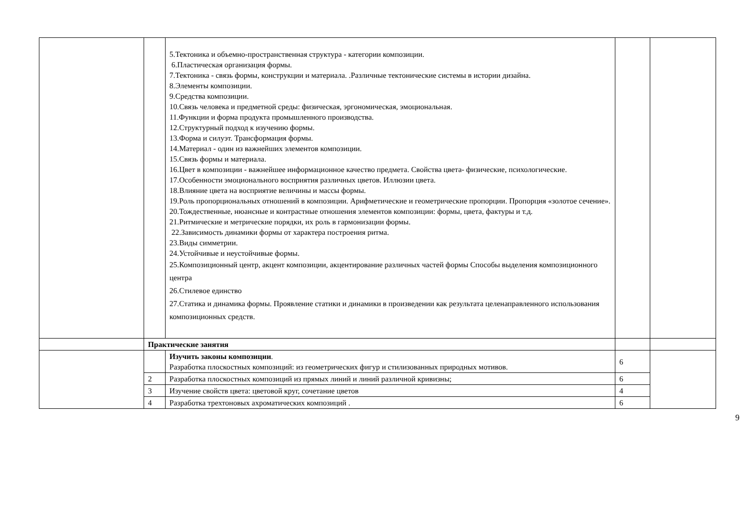| | | 5.Тектоника и объемно-пространственная структура - категории композиции. 6.Пластическая организация формы. 7.Тектоника - связь формы, конструкции и материала. .Различные тектонические системы в истории дизайна. 8.Элементы композиции. 9.Средства композиции. 10.Связь человека и предметной среды: физическая, эргономическая, эмоциональная. 11.Функции и форма продукта промышленного производства. 12.Структурный подход к изучению формы. 13.Форма и силуэт. Трансформация формы. 14.Материал - один из важнейших элементов композиции. 15.Связь формы и материала. 16.Цвет в композиции - важнейшее информационное качество предмета. Свойства цвета- физические, психологические. 17.Особенности эмоционального восприятия различных цветов. Иллюзии цвета. 18.Влияние цвета на восприятие величины и массы формы. 19.Роль пропорциональных отношений в композиции. Арифметические и геометрические пропорции. Пропорция «золотое сечение». 20.Тождественные, нюансные и контрастные отношения элементов композиции: формы, цвета, фактуры и т.д. 21.Ритмические и метрические порядки, их роль в гармонизации формы. 22.Зависимость динамики формы от характера построения ритма. 23.Виды симметрии. 24.Устойчивые и неустойчивые формы. 25.Композиционный центр, акцент композиции, акцентирование различных частей формы Способы выделения композиционного центра 26.Стилевое единство 27.Статика и динамика формы. Проявление статики и динамики в произведении как результата целенаправленного использования композиционных средств. | | |
| | Практические занятия | | | |
| | | Изучить законы композиции . Разработка плоскостных композиций: из геометрических фигур и стилизованных природных мотивов. | 6 | |
| | 2 | Разработка плоскостных композиций из прямых линий и линий различной кривизны; | 6 | |
| | 3 | Изучение свойств цвета: цветовой круг, сочетание цветов | 4 | |
| | 4 | Разработка трехтоновых ахроматических композиций . | 6 | |
9